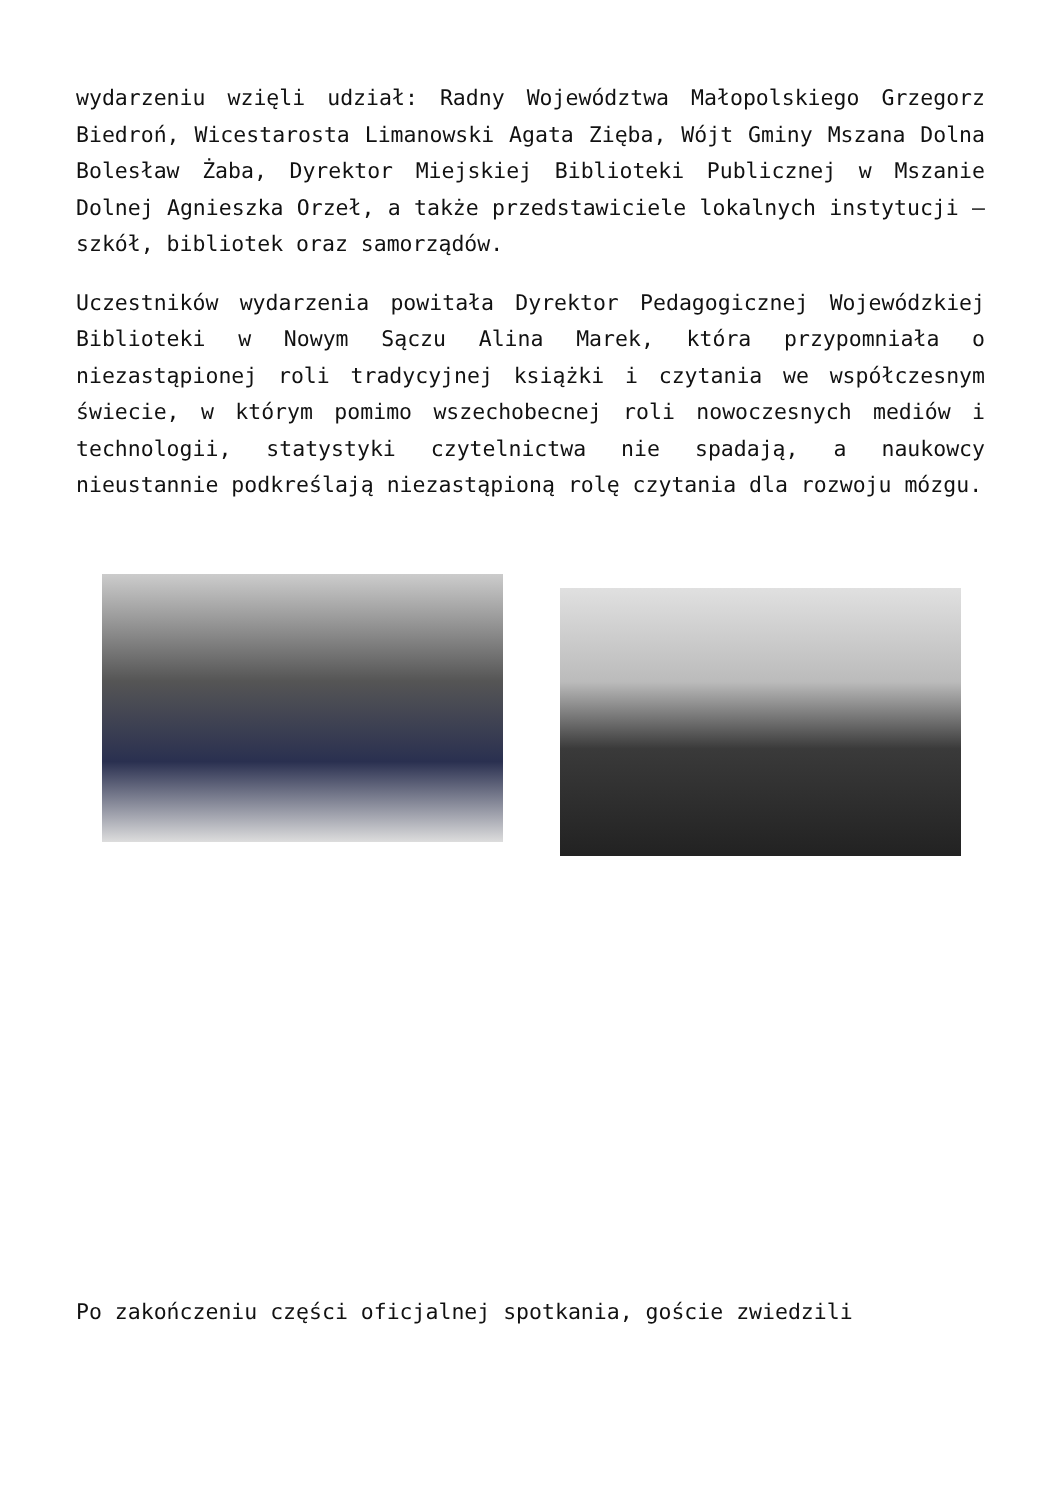wydarzeniu wzięli udział: Radny Województwa Małopolskiego Grzegorz Biedroń, Wicestarosta Limanowski Agata Zięba, Wójt Gminy Mszana Dolna Bolesław Żaba, Dyrektor Miejskiej Biblioteki Publicznej w Mszanie Dolnej Agnieszka Orzeł, a także przedstawiciele lokalnych instytucji – szkół, bibliotek oraz samorządów.
Uczestników wydarzenia powitała Dyrektor Pedagogicznej Wojewódzkiej Biblioteki w Nowym Sączu Alina Marek, która przypomniała o niezastąpionej roli tradycyjnej książki i czytania we współczesnym świecie, w którym pomimo wszechobecnej roli nowoczesnych mediów i technologii, statystyki czytelnictwa nie spadają, a naukowcy nieustannie podkreślają niezastąpioną rolę czytania dla rozwoju mózgu.
Po zakończeniu części oficjalnej spotkania, goście zwiedzili